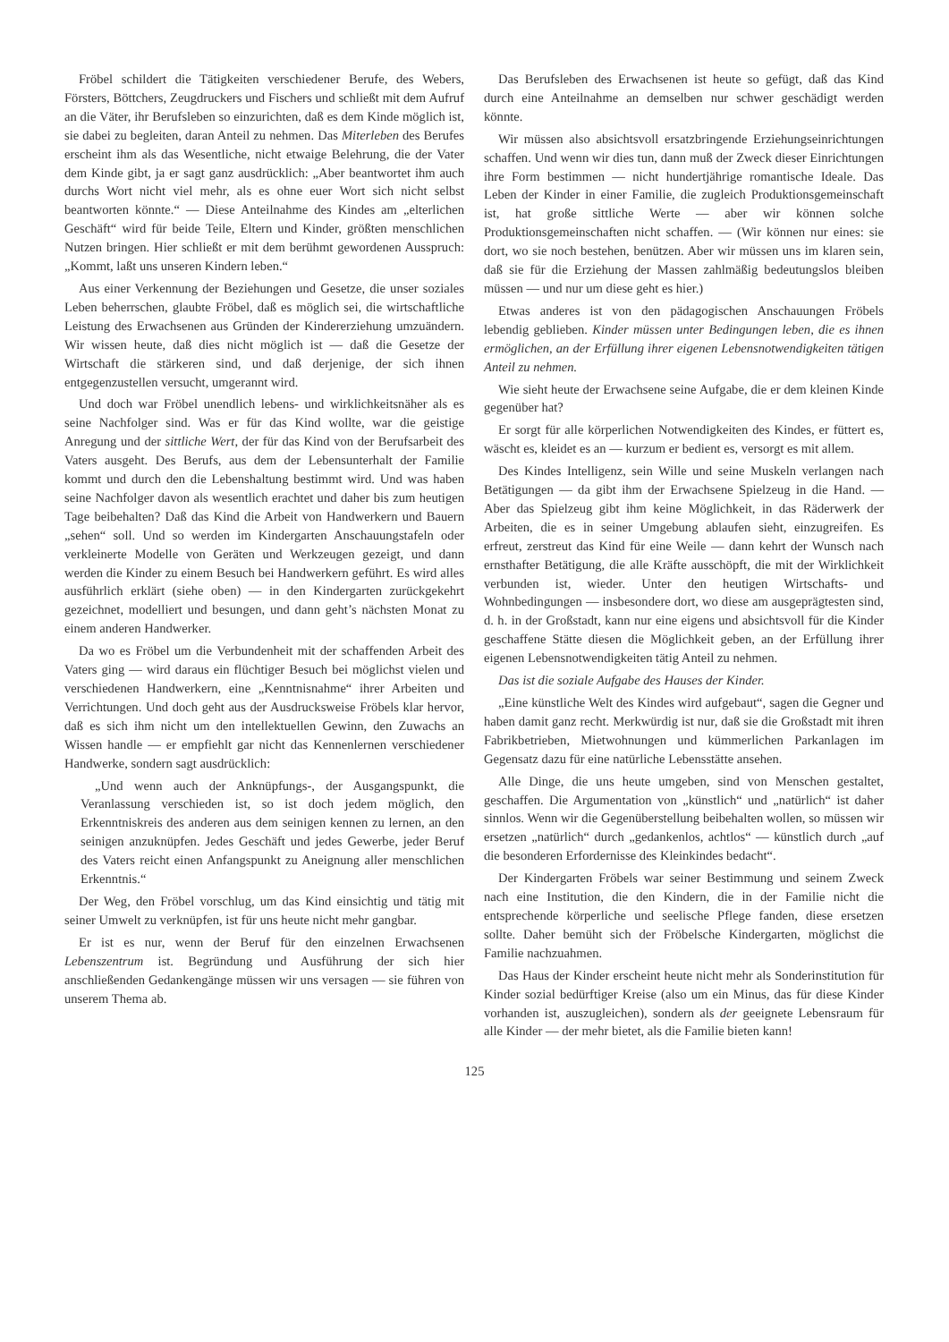Fröbel schildert die Tätigkeiten verschiedener Berufe, des Webers, Försters, Böttchers, Zeugdruckers und Fischers und schließt mit dem Aufruf an die Väter, ihr Berufsleben so einzurichten, daß es dem Kinde möglich ist, sie dabei zu begleiten, daran Anteil zu nehmen. Das Miterleben des Berufes erscheint ihm als das Wesentliche, nicht etwaige Belehrung, die der Vater dem Kinde gibt, ja er sagt ganz ausdrücklich: „Aber beantwortet ihm auch durchs Wort nicht viel mehr, als es ohne euer Wort sich nicht selbst beantworten könnte.“ — Diese Anteilnahme des Kindes am „elterlichen Geschäft“ wird für beide Teile, Eltern und Kinder, größten menschlichen Nutzen bringen. Hier schließt er mit dem berühmt gewordenen Ausspruch: „Kommt, laßt uns unseren Kindern leben.“
Aus einer Verkennung der Beziehungen und Gesetze, die unser soziales Leben beherrschen, glaubte Fröbel, daß es möglich sei, die wirtschaftliche Leistung des Erwachsenen aus Gründen der Kindererziehung umzuändern. Wir wissen heute, daß dies nicht möglich ist — daß die Gesetze der Wirtschaft die stärkeren sind, und daß derjenige, der sich ihnen entgegenzustellen versucht, umgerannt wird.
Und doch war Fröbel unendlich lebens- und wirklichkeitsnäher als es seine Nachfolger sind. Was er für das Kind wollte, war die geistige Anregung und der sittliche Wert, der für das Kind von der Berufsarbeit des Vaters ausgeht. Des Berufs, aus dem der Lebensunterhalt der Familie kommt und durch den die Lebenshaltung bestimmt wird. Und was haben seine Nachfolger davon als wesentlich erachtet und daher bis zum heutigen Tage beibehalten? Daß das Kind die Arbeit von Handwerkern und Bauern „sehen“ soll. Und so werden im Kindergarten Anschauungstafeln oder verkleinerte Modelle von Geräten und Werkzeugen gezeigt, und dann werden die Kinder zu einem Besuch bei Handwerkern geführt. Es wird alles ausführlich erklärt (siehe oben) — in den Kindergarten zurückgekehrt gezeichnet, modelliert und besungen, und dann geht’s nächsten Monat zu einem anderen Handwerker.
Da wo es Fröbel um die Verbundenheit mit der schaffenden Arbeit des Vaters ging — wird daraus ein flüchtiger Besuch bei möglichst vielen und verschiedenen Handwerkern, eine „Kenntnisnahme“ ihrer Arbeiten und Verrichtungen. Und doch geht aus der Ausdrucksweise Fröbels klar hervor, daß es sich ihm nicht um den intellektuellen Gewinn, den Zuwachs an Wissen handle — er empfiehlt gar nicht das Kennenlernen verschiedener Handwerke, sondern sagt ausdrücklich:
„Und wenn auch der Anknüpfungs-, der Ausgangspunkt, die Veranlassung verschieden ist, so ist doch jedem möglich, den Erkenntniskreis des anderen aus dem seinigen kennen zu lernen, an den seinigen anzuknüpfen. Jedes Geschäft und jedes Gewerbe, jeder Beruf des Vaters reicht einen Anfangspunkt zu Aneignung aller menschlichen Erkenntnis.“
Der Weg, den Fröbel vorschlug, um das Kind einsichtig und tätig mit seiner Umwelt zu verknüpfen, ist für uns heute nicht mehr gangbar.
Er ist es nur, wenn der Beruf für den einzelnen Erwachsenen Lebenszentrum ist. Begründung und Ausführung der sich hier anschließenden Gedankengänge müssen wir uns versagen — sie führen von unserem Thema ab.
Das Berufsleben des Erwachsenen ist heute so gefügt, daß das Kind durch eine Anteilnahme an demselben nur schwer geschädigt werden könnte.
Wir müssen also absichtsvoll ersatzbringende Erziehungseinrichtungen schaffen. Und wenn wir dies tun, dann muß der Zweck dieser Einrichtungen ihre Form bestimmen — nicht hundertjährige romantische Ideale. Das Leben der Kinder in einer Familie, die zugleich Produktionsgemeinschaft ist, hat große sittliche Werte — aber wir können solche Produktionsgemeinschaften nicht schaffen. — (Wir können nur eines: sie dort, wo sie noch bestehen, benützen. Aber wir müssen uns im klaren sein, daß sie für die Erziehung der Massen zahlmäßig bedeutungslos bleiben müssen — und nur um diese geht es hier.)
Etwas anderes ist von den pädagogischen Anschauungen Fröbels lebendig geblieben. Kinder müssen unter Bedingungen leben, die es ihnen ermöglichen, an der Erfüllung ihrer eigenen Lebensnotwendigkeiten tätigen Anteil zu nehmen.
Wie sieht heute der Erwachsene seine Aufgabe, die er dem kleinen Kinde gegenüber hat?
Er sorgt für alle körperlichen Notwendigkeiten des Kindes, er füttert es, wäscht es, kleidet es an — kurzum er bedient es, versorgt es mit allem.
Des Kindes Intelligenz, sein Wille und seine Muskeln verlangen nach Betätigungen — da gibt ihm der Erwachsene Spielzeug in die Hand. — Aber das Spielzeug gibt ihm keine Möglichkeit, in das Räderwerk der Arbeiten, die es in seiner Umgebung ablaufen sieht, einzugreifen. Es erfreut, zerstreut das Kind für eine Weile — dann kehrt der Wunsch nach ernsthafter Betätigung, die alle Kräfte ausschöpft, die mit der Wirklichkeit verbunden ist, wieder. Unter den heutigen Wirtschafts- und Wohnbedingungen — insbesondere dort, wo diese am ausgeprägtesten sind, d. h. in der Großstadt, kann nur eine eigens und absichtsvoll für die Kinder geschaffene Stätte diesen die Möglichkeit geben, an der Erfüllung ihrer eigenen Lebensnotwendigkeiten tätig Anteil zu nehmen.
Das ist die soziale Aufgabe des Hauses der Kinder.
„Eine künstliche Welt des Kindes wird aufgebaut“, sagen die Gegner und haben damit ganz recht. Merkwürdig ist nur, daß sie die Großstadt mit ihren Fabrikbetrieben, Mietwohnungen und kümmerlichen Parkanlagen im Gegensatz dazu für eine natürliche Lebensstätte ansehen.
Alle Dinge, die uns heute umgeben, sind von Menschen gestaltet, geschaffen. Die Argumentation von „künstlich“ und „natürlich“ ist daher sinnlos. Wenn wir die Gegenüberstellung beibehalten wollen, so müssen wir ersetzen „natürlich“ durch „gedankenlos, achtlos“ — künstlich durch „auf die besonderen Erfordernisse des Kleinkindes bedacht“.
Der Kindergarten Fröbels war seiner Bestimmung und seinem Zweck nach eine Institution, die den Kindern, die in der Familie nicht die entsprechende körperliche und seelische Pflege fanden, diese ersetzen sollte. Daher bemüht sich der Fröbelsche Kindergarten, möglichst die Familie nachzuahmen.
Das Haus der Kinder erscheint heute nicht mehr als Sonderinstitution für Kinder sozial bedürftiger Kreise (also um ein Minus, das für diese Kinder vorhanden ist, auszugleichen), sondern als der geeignete Lebensraum für alle Kinder — der mehr bietet, als die Familie bieten kann!
125